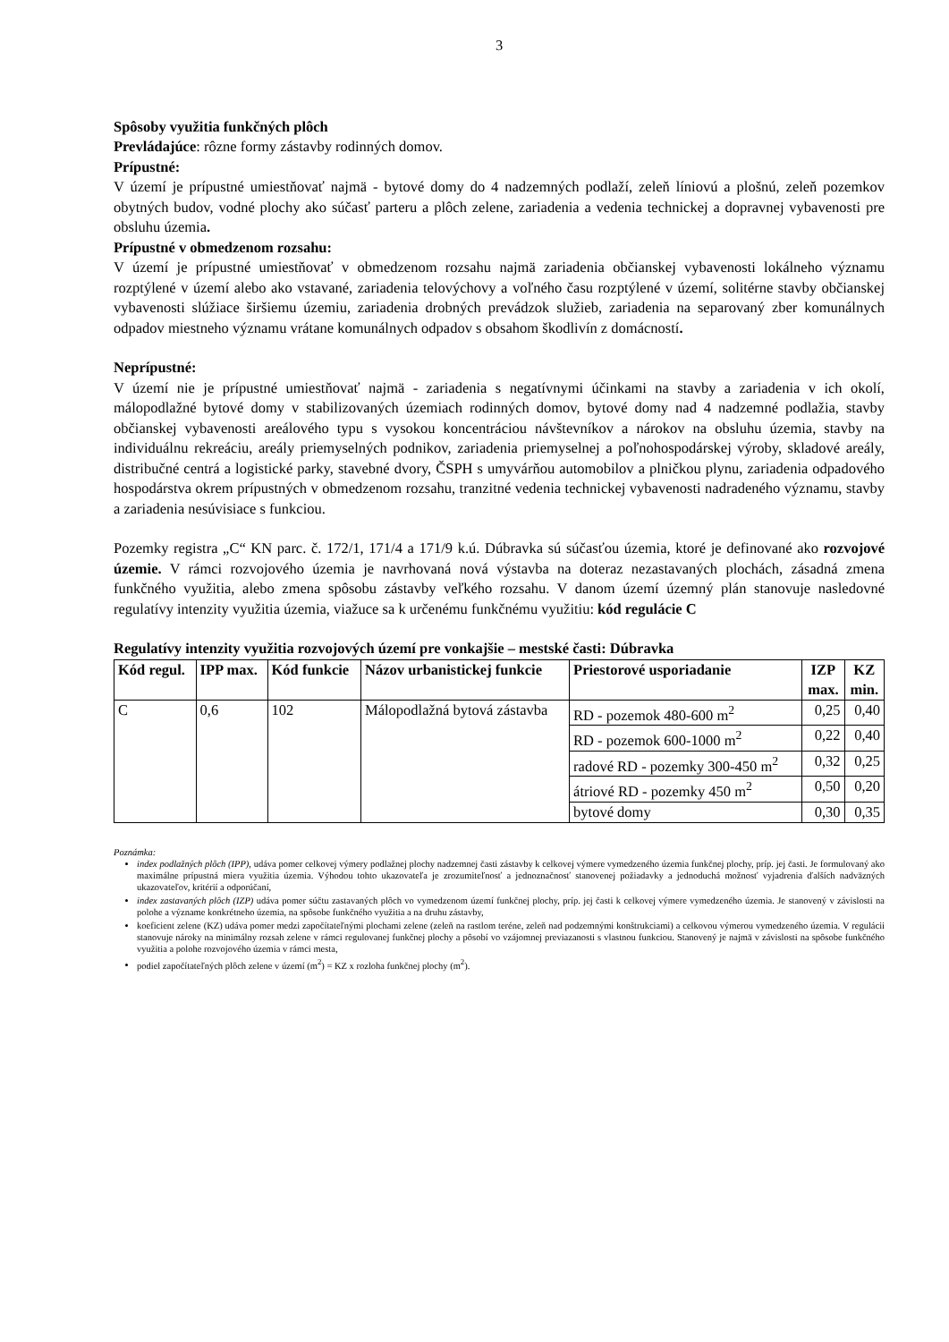3
Spôsoby využitia funkčných plôch
Prevládajúce: rôzne formy zástavby rodinných domov.
Prípustné:
V území je prípustné umiestňovať najmä - bytové domy do 4 nadzemných podlaží, zeleň líniovú a plošnú, zeleň pozemkov obytných budov, vodné plochy ako súčasť parteru a plôch zelene, zariadenia a vedenia technickej a dopravnej vybavenosti pre obsluhu územia.
Prípustné v obmedzenom rozsahu:
V území je prípustné umiestňovať v obmedzenom rozsahu najmä zariadenia občianskej vybavenosti lokálneho významu rozptýlené v území alebo ako vstavané, zariadenia telovýchovy a voľného času rozptýlené v území, solitérne stavby občianskej vybavenosti slúžiace širšiemu územiu, zariadenia drobných prevádzok služieb, zariadenia na separovaný zber komunálnych odpadov miestneho významu vrátane komunálnych odpadov s obsahom škodlivín z domácností.
Neprípustné:
V území nie je prípustné umiestňovať najmä - zariadenia s negatívnymi účinkami na stavby a zariadenia v ich okolí, málopodlažné bytové domy v stabilizovaných územiach rodinných domov, bytové domy nad 4 nadzemné podlažia, stavby občianskej vybavenosti areálového typu s vysokou koncentráciou návštevníkov a nárokov na obsluhu územia, stavby na individuálnu rekreáciu, areály priemyselných podnikov, zariadenia priemyselnej a poľnohospodárskej výroby, skladové areály, distribučné centrá a logistické parky, stavebné dvory, ČSPH s umyvárňou automobilov a plničkou plynu, zariadenia odpadového hospodárstva okrem prípustných v obmedzenom rozsahu, tranzitné vedenia technickej vybavenosti nadradeného významu, stavby a zariadenia nesúvisiace s funkciou.
Pozemky registra „C“ KN parc. č. 172/1, 171/4 a 171/9 k.ú. Dúbravka sú súčasťou územia, ktoré je definované ako rozvojové územie. V rámci rozvojového územia je navrhovaná nová výstavba na doteraz nezastavaných plochách, zásadná zmena funkčného využitia, alebo zmena spôsobu zástavby veľkého rozsahu. V danom území územný plán stanovuje nasledovné regulatívy intenzity využitia územia, viažuce sa k určenému funkčnému využitiu: kód regulácie C
Regulatívy intenzity využitia rozvojových území pre vonkajšie – mestské časti: Dúbravka
| Kód regul. | IPP max. | Kód funkcie | Názov urbanistickej funkcie | Priestorové usporiadanie | IZP max. | KZ min. |
| --- | --- | --- | --- | --- | --- | --- |
| C | 0,6 | 102 | Málopodlažná bytová zástavba | RD - pozemok 480-600 m<sup>2</sup> | 0,25 | 0,40 |
| | | | | RD - pozemok 600-1000 m<sup>2</sup> | 0,22 | 0,40 |
| | | | | radové RD - pozemky 300-450 m<sup>2</sup> | 0,32 | 0,25 |
| | | | | átriové RD - pozemky 450 m<sup>2</sup> | 0,50 | 0,20 |
| | | | | bytové domy | 0,30 | 0,35 |
Poznámka:
index podlažných plôch (IPP), udáva pomer celkovej výmery podlažnej plochy nadzemnej časti zástavby k celkovej výmere vymedzeného územia funkčnej plochy, príp. jej časti. Je formulovaný ako maximálne prípustná miera využitia územia. Výhodou tohto ukazovateľa je zrozumiteľnosť a jednoznačnosť stanovenej požiadavky a jednoduchá možnosť vyjadrenia ďalších nadväzných ukazovateľov, kritérií a odporúčaní,
index zastavaných plôch (IZP) udáva pomer súčtu zastavaných plôch vo vymedzenom území funkčnej plochy, príp. jej časti k celkovej výmere vymedzeného územia. Je stanovený v závislosti na polohe a význame konkrétneho územia, na spôsobe funkčného využitia a na druhu zástavby,
koeficient zelene (KZ) udáva pomer medzi započítateľnými plochami zelene (zeleň na rastlom teréne, zeleň nad podzemnými konštrukciami) a celkovou výmerou vymedzeného územia. V regulácii stanovuje nároky na minimálny rozsah zelene v rámci regulovanej funkčnej plochy a pôsobí vo vzájomnej previazanosti s vlastnou funkciou. Stanovený je najmä v závislosti na spôsobe funkčného využitia a polohe rozvojového územia v rámci mesta,
podiel započítateľných plôch zelene v území (m<sup>2</sup>) = KZ x rozloha funkčnej plochy (m<sup>2</sup>).